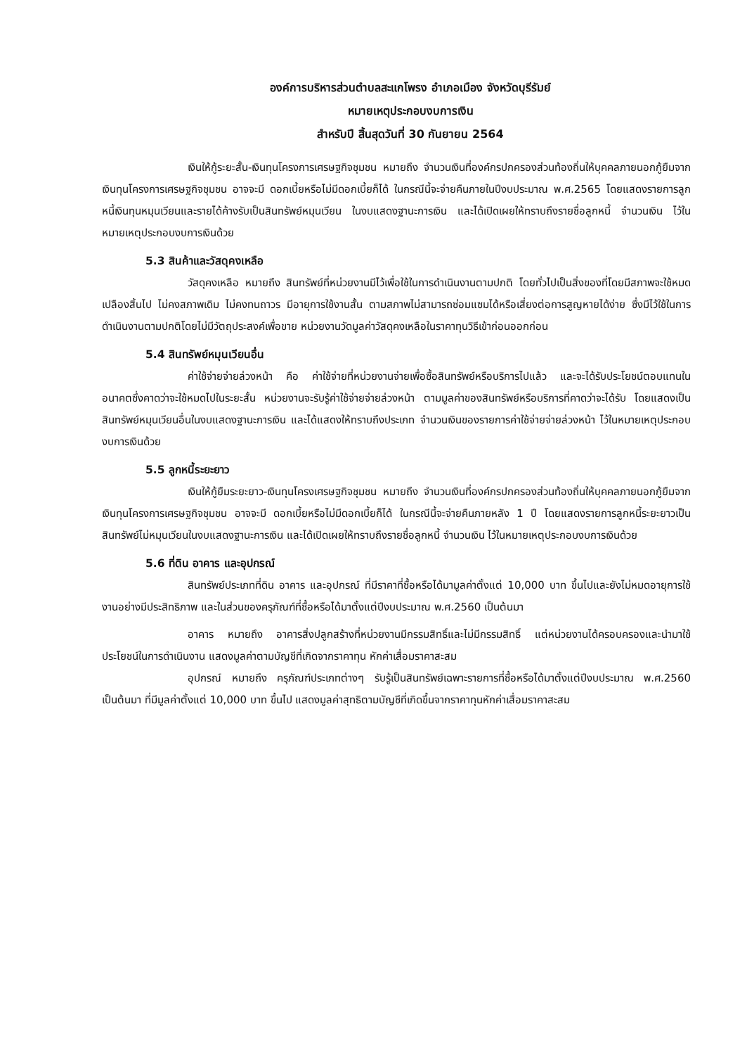องค์การบริหารส่วนตำบลสะแกโพรง อำเภอเมือง จังหวัดบุรีรัมย์
หมายเหตุประกอบงบการเงิน
สำหรับปี สิ้นสุดวันที่ 30 กันยายน 2564
เงินให้กู้ระยะสั้น-เงินทุนโครงการเศรษฐกิจชุมชน หมายถึง จำนวนเงินที่องค์กรปกครองส่วนท้องถิ่นให้บุคคลภายนอกกู้ยืมจากเงินทุนโครงการเศรษฐกิจชุมชน อาจจะมี ดอกเบี้ยหรือไม่มีดอกเบี้ยก็ได้ ในกรณีนี้จะจ่ายคืนภายในปีงบประมาณ พ.ศ.2565 โดยแสดงรายการลูกหนี้เงินทุนหมุนเวียนและรายได้ค้างรับเป็นสินทรัพย์หมุนเวียน ในงบแสดงฐานะการเงิน และได้เปิดเผยให้ทราบถึงรายชื่อลูกหนี้ จำนวนเงิน ไว้ในหมายเหตุประกอบงบการเงินด้วย
5.3 สินค้าและวัสดุคงเหลือ
วัสดุคงเหลือ หมายถึง สินทรัพย์ที่หน่วยงานมีไว้เพื่อใช้ในการดำเนินงานตามปกติ โดยทั่วไปเป็นสิ่งของที่โดยมีสภาพจะใช้หมดเปลืองสิ้นไป ไม่คงสภาพเดิม ไม่คงทนถาวร มีอายุการใช้งานสั้น ตามสภาพไม่สามารถซ่อมแซมได้หรือเสี่ยงต่อการสูญหายได้ง่าย ซึ่งมีไว้ใช้ในการดำเนินงานตามปกติโดยไม่มีวัตถุประสงค์เพื่อขาย หน่วยงานวัดมูลค่าวัสดุคงเหลือในราคาทุนวิธีเข้าก่อนออกก่อน
5.4 สินทรัพย์หมุนเวียนอื่น
ค่าใช้จ่ายจ่ายล่วงหน้า คือ ค่าใช้จ่ายที่หน่วยงานจ่ายเพื่อซื้อสินทรัพย์หรือบริการไปแล้ว และจะได้รับประโยชน์ตอบแทนในอนาคตซึ่งคาดว่าจะใช้หมดไปในระยะสั้น หน่วยงานจะรับรู้ค่าใช้จ่ายจ่ายล่วงหน้า ตามมูลค่าของสินทรัพย์หรือบริการที่คาดว่าจะได้รับ โดยแสดงเป็นสินทรัพย์หมุนเวียนอื่นในงบแสดงฐานะการเงิน และได้แสดงให้ทราบถึงประเภท จำนวนเงินของรายการค่าใช้จ่ายจ่ายล่วงหน้า ไว้ในหมายเหตุประกอบงบการเงินด้วย
5.5 ลูกหนี้ระยะยาว
เงินให้กู้ยืมระยะยาว-เงินทุนโครงเศรษฐกิจชุมชน หมายถึง จำนวนเงินที่องค์กรปกครองส่วนท้องถิ่นให้บุคคลภายนอกกู้ยืมจากเงินทุนโครงการเศรษฐกิจชุมชน อาจจะมี ดอกเบี้ยหรือไม่มีดอกเบี้ยก็ได้ ในกรณีนี้จะจ่ายคืนภายหลัง 1 ปี โดยแสดงรายการลูกหนี้ระยะยาวเป็นสินทรัพย์ไม่หมุนเวียนในงบแสดงฐานะการเงิน และได้เปิดเผยให้ทราบถึงรายชื่อลูกหนี้ จำนวนเงิน ไว้ในหมายเหตุประกอบงบการเงินด้วย
5.6 ที่ดิน อาคาร และอุปกรณ์
สินทรัพย์ประเภทที่ดิน อาคาร และอุปกรณ์ ที่มีราคาที่ซื้อหรือได้มามูลค่าตั้งแต่ 10,000 บาท ขึ้นไปและยังไม่หมดอายุการใช้งานอย่างมีประสิทธิภาพ และในส่วนของครุภัณฑ์ที่ซื้อหรือได้มาตั้งแต่ปีงบประมาณ พ.ศ.2560 เป็นต้นมา
อาคาร หมายถึง อาคารสิ่งปลูกสร้างที่หน่วยงานมีกรรมสิทธิ์และไม่มีกรรมสิทธิ์ แต่หน่วยงานได้ครอบครองและนำมาใช้ประโยชน์ในการดำเนินงาน แสดงมูลค่าตามบัญชีที่เกิดจากราคาทุน หักค่าเสื่อมราคาสะสม
อุปกรณ์ หมายถึง ครุภัณฑ์ประเภทต่างๆ รับรู้เป็นสินทรัพย์เฉพาะรายการที่ซื้อหรือได้มาตั้งแต่ปีงบประมาณ พ.ศ.2560 เป็นต้นมา ที่มีมูลค่าตั้งแต่ 10,000 บาท ขึ้นไป แสดงมูลค่าสุทธิตามบัญชีที่เกิดขึ้นจากราคาทุนหักค่าเสื่อมราคาสะสม